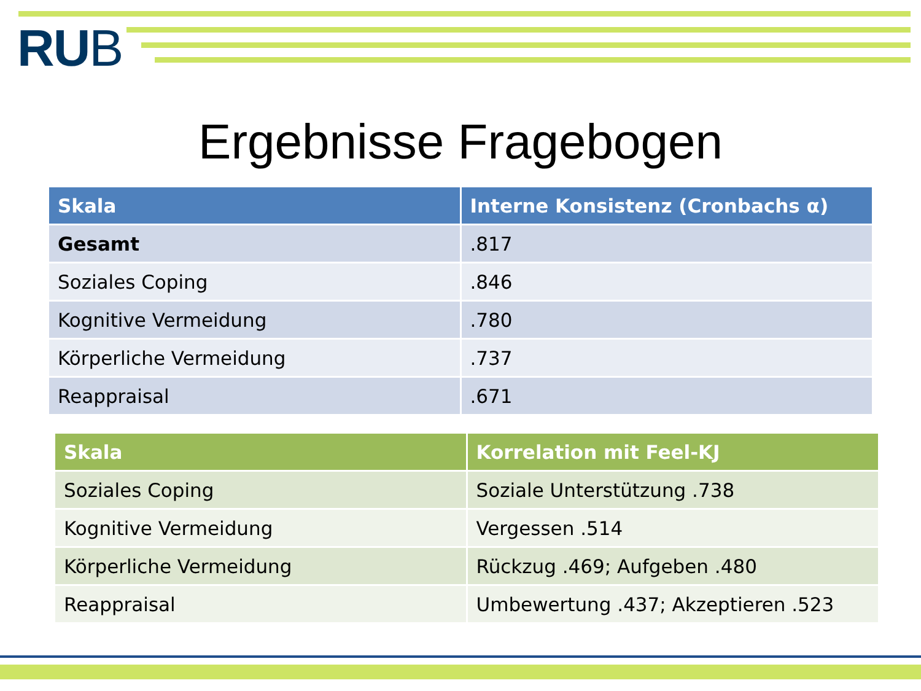RUB
Ergebnisse Fragebogen
| Skala | Interne Konsistenz (Cronbachs α) |
| --- | --- |
| Gesamt | .817 |
| Soziales Coping | .846 |
| Kognitive Vermeidung | .780 |
| Körperliche Vermeidung | .737 |
| Reappraisal | .671 |
| Skala | Korrelation mit Feel-KJ |
| --- | --- |
| Soziales Coping | Soziale Unterstützung .738 |
| Kognitive Vermeidung | Vergessen .514 |
| Körperliche Vermeidung | Rückzug .469; Aufgeben .480 |
| Reappraisal | Umbewertung .437; Akzeptieren .523 |